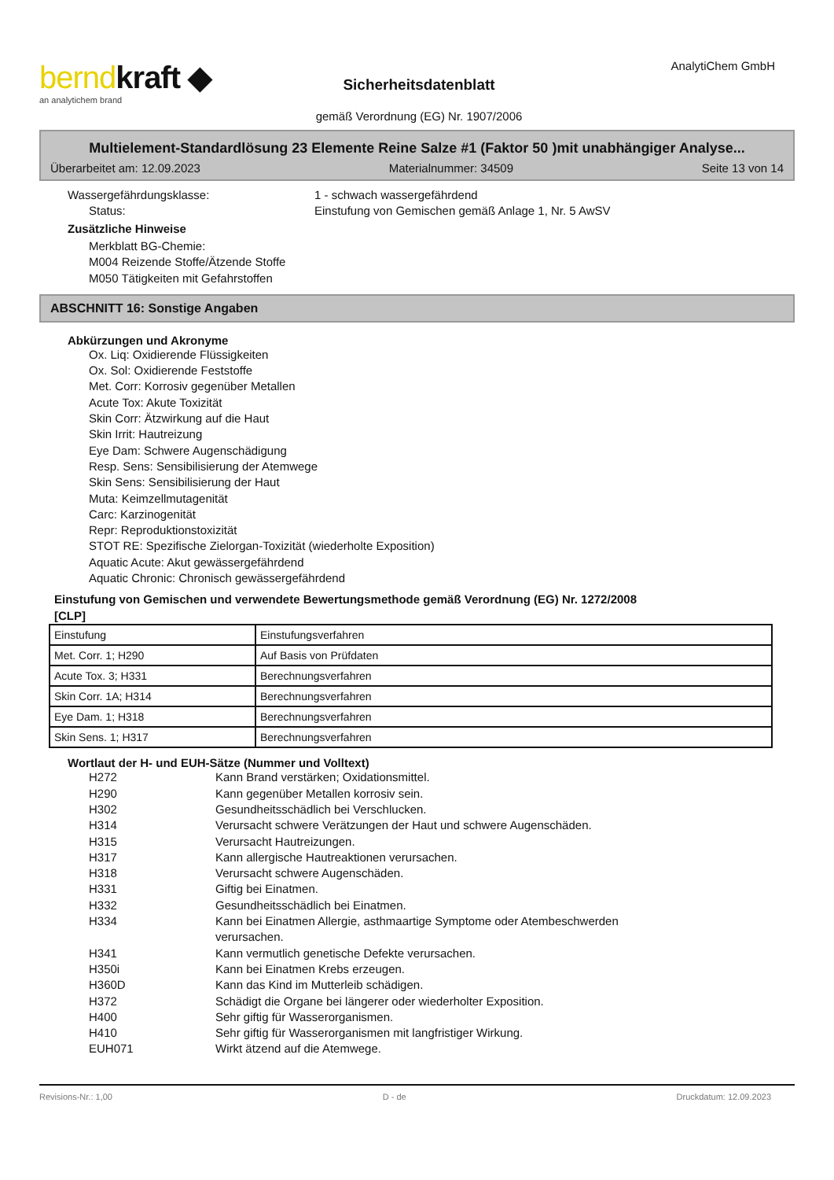berndkraft ◆
an analytichem brand
Sicherheitsdatenblatt
gemäß Verordnung (EG) Nr. 1907/2006
AnalytiChem GmbH
Multielement-Standardlösung 23 Elemente Reine Salze #1 (Faktor 50 )mit unabhängiger Analyse...
Überarbeitet am: 12.09.2023 Materialnummer: 34509 Seite 13 von 14
Wassergefährdungsklasse: 1 - schwach wassergefährdend
Status: Einstufung von Gemischen gemäß Anlage 1, Nr. 5 AwSV
Zusätzliche Hinweise
Merkblatt BG-Chemie:
M004 Reizende Stoffe/Ätzende Stoffe
M050 Tätigkeiten mit Gefahrstoffen
ABSCHNITT 16: Sonstige Angaben
Abkürzungen und Akronyme
Ox. Liq: Oxidierende Flüssigkeiten
Ox. Sol: Oxidierende Feststoffe
Met. Corr: Korrosiv gegenüber Metallen
Acute Tox: Akute Toxizität
Skin Corr: Ätzwirkung auf die Haut
Skin Irrit: Hautreizung
Eye Dam: Schwere Augenschädigung
Resp. Sens: Sensibilisierung der Atemwege
Skin Sens: Sensibilisierung der Haut
Muta: Keimzellmutagenität
Carc: Karzinogenität
Repr: Reproduktionstoxizität
STOT RE: Spezifische Zielorgan-Toxizität (wiederholte Exposition)
Aquatic Acute: Akut gewässergefährdend
Aquatic Chronic: Chronisch gewässergefährdend
Einstufung von Gemischen und verwendete Bewertungsmethode gemäß Verordnung (EG) Nr. 1272/2008
[CLP]
| Einstufung | Einstufungsverfahren |
| Met. Corr. 1; H290 | Auf Basis von Prüfdaten |
| Acute Tox. 3; H331 | Berechnungsverfahren |
| Skin Corr. 1A; H314 | Berechnungsverfahren |
| Eye Dam. 1; H318 | Berechnungsverfahren |
| Skin Sens. 1; H317 | Berechnungsverfahren |
Wortlaut der H- und EUH-Sätze (Nummer und Volltext)
H272 Kann Brand verstärken; Oxidationsmittel.
H290 Kann gegenüber Metallen korrosiv sein.
H302 Gesundheitsschädlich bei Verschlucken.
H314 Verursacht schwere Verätzungen der Haut und schwere Augenschäden.
H315 Verursacht Hautreizungen.
H317 Kann allergische Hautreaktionen verursachen.
H318 Verursacht schwere Augenschäden.
H331 Giftig bei Einatmen.
H332 Gesundheitsschädlich bei Einatmen.
H334 Kann bei Einatmen Allergie, asthmaartige Symptome oder Atembeschwerden verursachen.
H341 Kann vermutlich genetische Defekte verursachen.
H350i Kann bei Einatmen Krebs erzeugen.
H360D Kann das Kind im Mutterleib schädigen.
H372 Schädigt die Organe bei längerer oder wiederholter Exposition.
H400 Sehr giftig für Wasserorganismen.
H410 Sehr giftig für Wasserorganismen mit langfristiger Wirkung.
EUH071 Wirkt ätzend auf die Atemwege.
Revisions-Nr.: 1,00 D - de Druckdatum: 12.09.2023